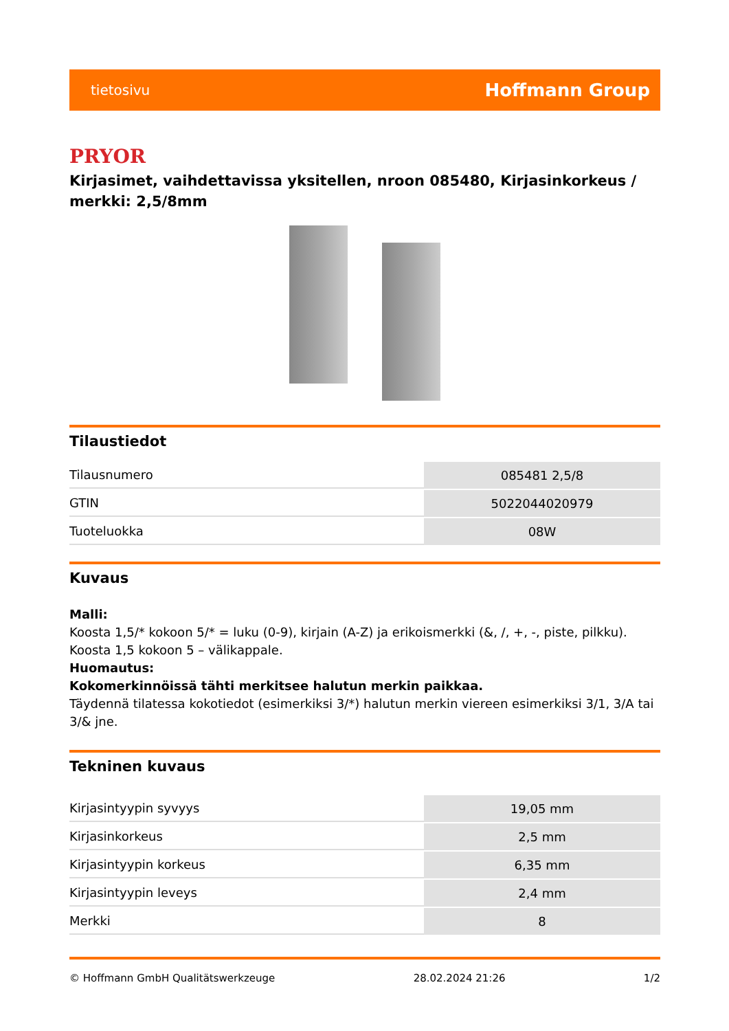tietosivu Hoffmann Group
PRYOR
Kirjasimet, vaihdettavissa yksitellen, nroon 085480, Kirjasinkorkeus / merkki: 2,5/8mm
Tilaustiedot
| Tilausnumero | 085481 2,5/8 |
| GTIN | 5022044020979 |
| Tuoteluokka | 08W |
Kuvaus
Malli:
Koosta 1,5/* kokoon 5/* = luku (0-9), kirjain (A-Z) ja erikoismerkki (&, /, +, -, piste, pilkku).
Koosta 1,5 kokoon 5 – välikappale.
Huomautus:
Kokomerkinnöissä tähti merkitsee halutun merkin paikkaa.
Täydennä tilatessa kokotiedot (esimerkiksi 3/*) halutun merkin viereen esimerkiksi 3/1, 3/A tai 3/& jne.
Tekninen kuvaus
| Kirjasintyypin syvyys | 19,05 mm |
| Kirjasinkorkeus | 2,5 mm |
| Kirjasintyypin korkeus | 6,35 mm |
| Kirjasintyypin leveys | 2,4 mm |
| Merkki | 8 |
© Hoffmann GmbH Qualitätswerkzeuge 28.02.2024 21:26 1/2